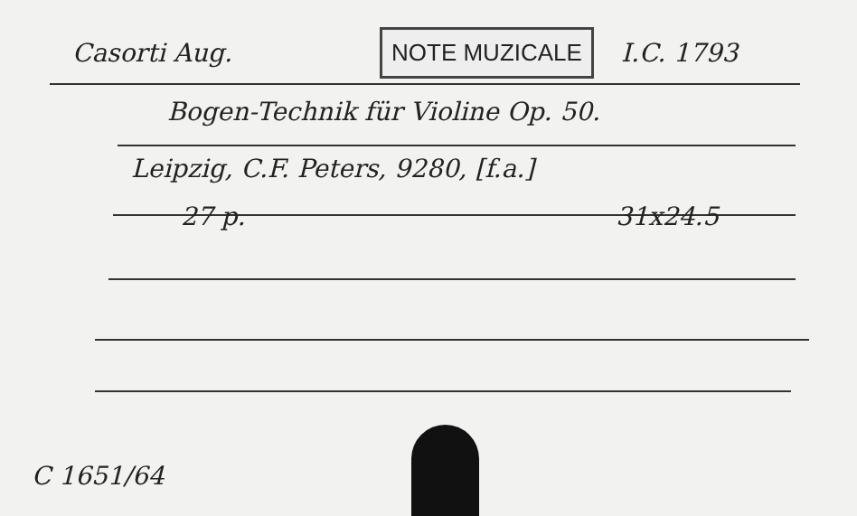Casorti Aug. NOTE MUZICALE I.C. 1793
Bogen-Technik für Violine Op. 50.
Leipzig, C.F. Peters, 9280, [f.a.]
27 p. 31x24.5
C 1651/64